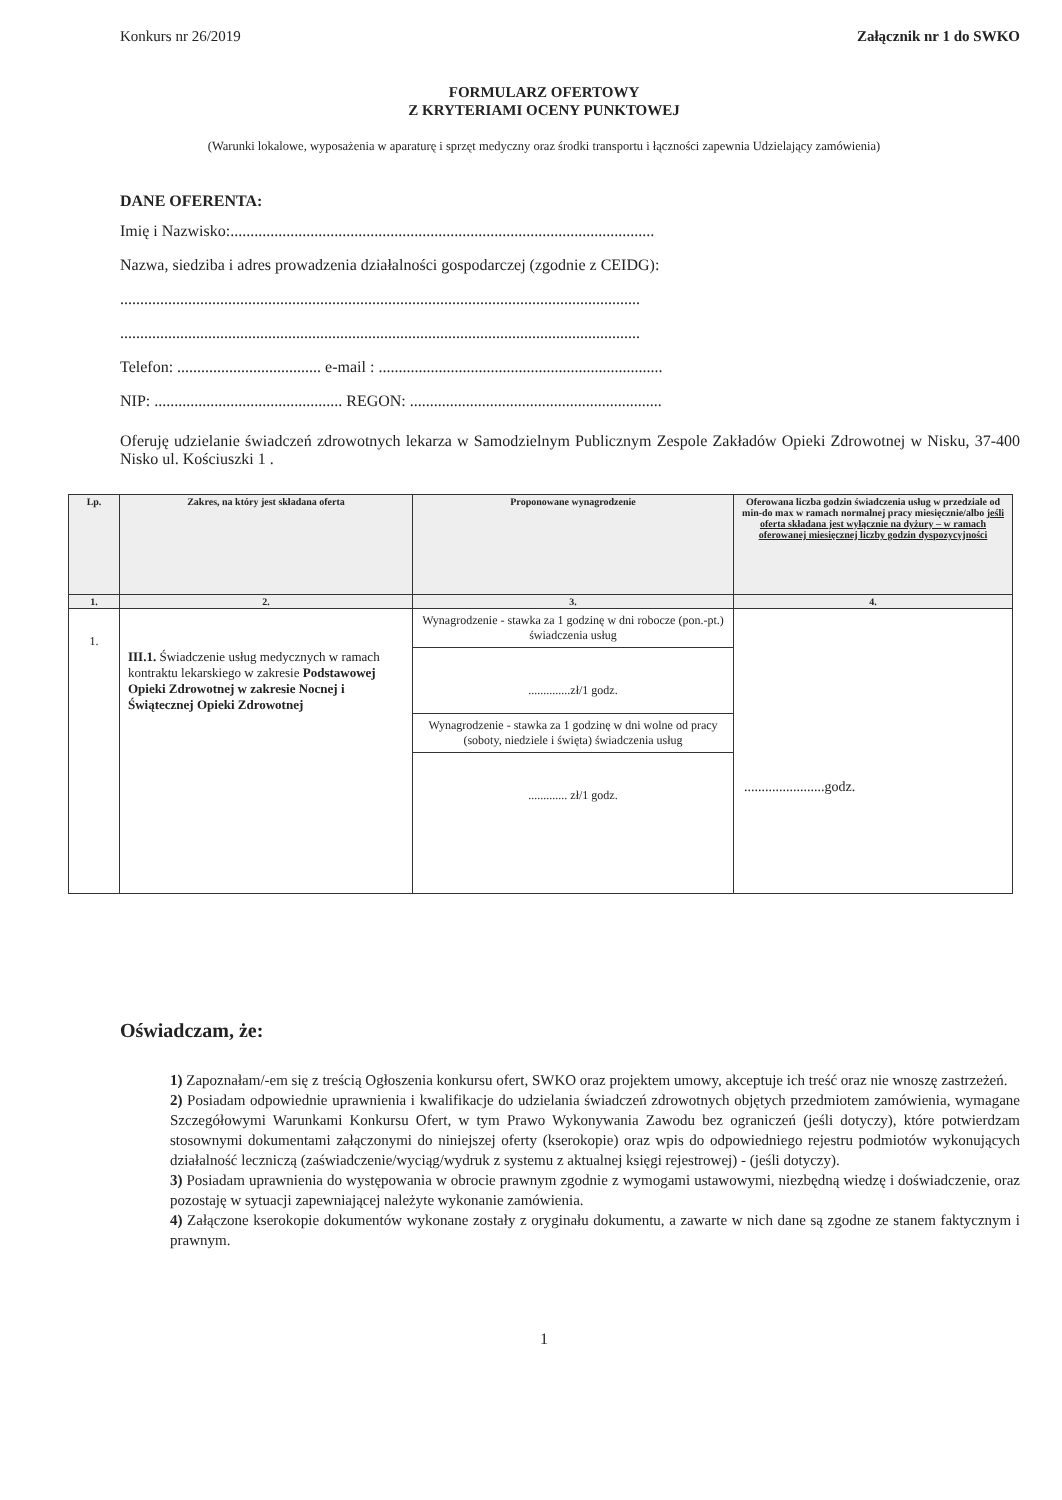Konkurs nr 26/2019 Załącznik nr 1 do SWKO
FORMULARZ OFERTOWY
Z KRYTERIAMI OCENY PUNKTOWEJ
(Warunki lokalowe, wyposażenia w aparaturę i sprzęt medyczny oraz środki transportu i łączności zapewnia Udzielający zamówienia)
DANE OFERENTA:
Imię i Nazwisko:..........................................................................................................
Nazwa, siedziba i adres prowadzenia działalności gospodarczej (zgodnie z CEIDG):
..................................................................................................................................
..................................................................................................................................
Telefon: .................................... e-mail : .......................................................................
NIP: ............................................... REGON: ...............................................................
Oferuję udzielanie świadczeń zdrowotnych lekarza w Samodzielnym Publicznym Zespole Zakładów Opieki Zdrowotnej w Nisku, 37-400 Nisko ul. Kościuszki 1 .
| Lp. | Zakres, na który jest składana oferta | Proponowane wynagrodzenie | Oferowana liczba godzin świadczenia usług w przedziale od min-do max w ramach normalnej pracy miesięcznie/albo jeśli oferta składana jest wyłącznie na dyżury – w ramach oferowanej miesięcznej liczby godzin dyspozycyjności |
| --- | --- | --- | --- |
| 1. | 2. | 3. | 4. |
| 1. | III.1. Świadczenie usług medycznych w ramach kontraktu lekarskiego w zakresie Podstawowej Opieki Zdrowotnej w zakresie Nocnej i Świątecznej Opieki Zdrowotnej | Wynagrodzenie - stawka za 1 godzinę w dni robocze (pon.-pt.) świadczenia usług ..............zł/1 godz. Wynagrodzenie - stawka za 1 godzinę w dni wolne od pracy (soboty, niedziele i święta) świadczenia usług ............. zł/1 godz. | .......................godz. |
Oświadczam, że:
1) Zapoznałam/-em się z treścią Ogłoszenia konkursu ofert, SWKO oraz projektem umowy, akceptuje ich treść oraz nie wnoszę zastrzeżeń.
2) Posiadam odpowiednie uprawnienia i kwalifikacje do udzielania świadczeń zdrowotnych objętych przedmiotem zamówienia, wymagane Szczegółowymi Warunkami Konkursu Ofert, w tym Prawo Wykonywania Zawodu bez ograniczeń (jeśli dotyczy), które potwierdzam stosownymi dokumentami załączonymi do niniejszej oferty (kserokopie) oraz wpis do odpowiedniego rejestru podmiotów wykonujących działalność leczniczą (zaświadczenie/wyciąg/wydruk z systemu z aktualnej księgi rejestrowej) - (jeśli dotyczy).
3) Posiadam uprawnienia do występowania w obrocie prawnym zgodnie z wymogami ustawowymi, niezbędną wiedzę i doświadczenie, oraz pozostaję w sytuacji zapewniającej należyte wykonanie zamówienia.
4) Załączone kserokopie dokumentów wykonane zostały z oryginału dokumentu, a zawarte w nich dane są zgodne ze stanem faktycznym i prawnym.
1